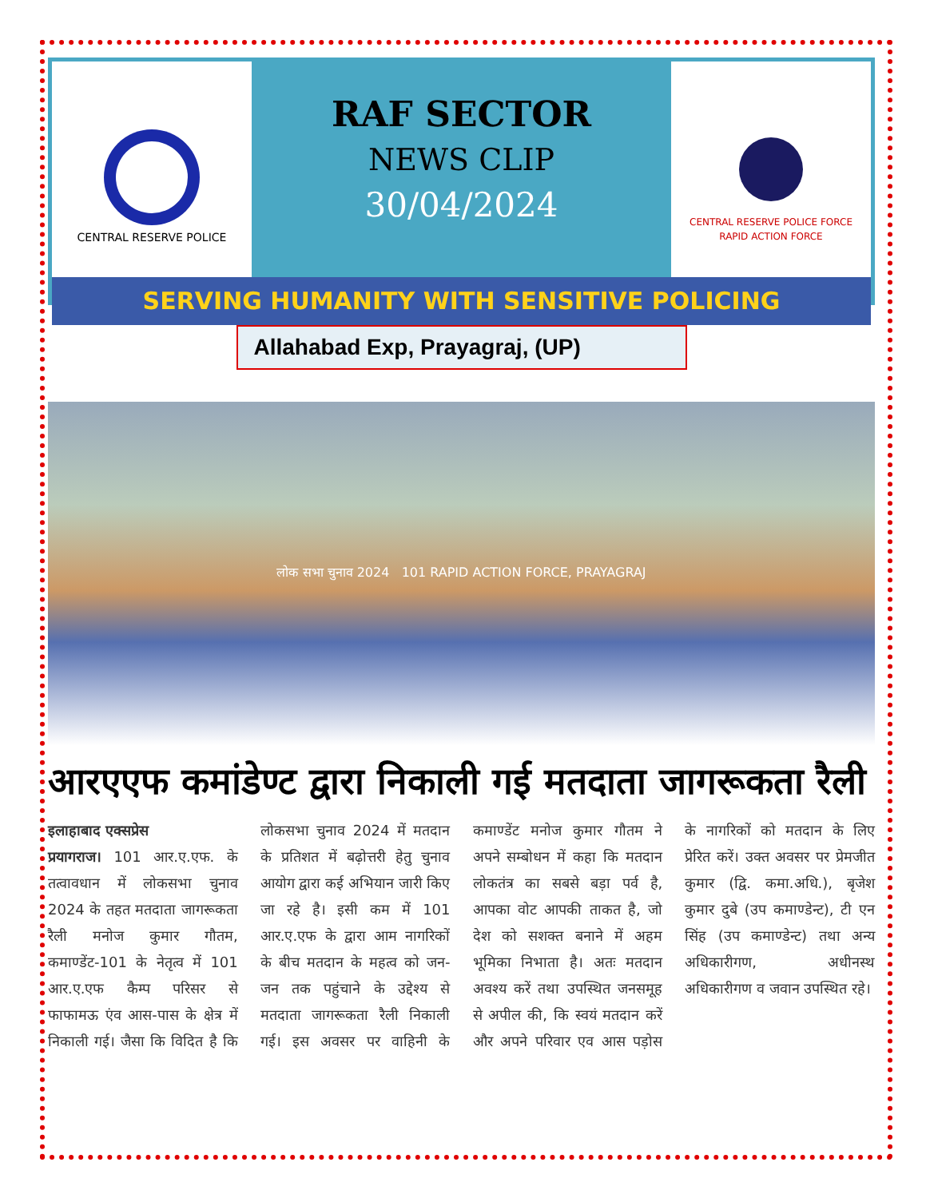CENTRAL RESERVE POLICE
RAF SECTOR
NEWS CLIP
30/04/2024
CENTRAL RESERVE POLICE FORCE
RAPID ACTION FORCE
SERVING HUMANITY WITH SENSITIVE POLICING
Allahabad Exp, Prayagraj, (UP)
लोक सभा चुनाव 2024 101 RAPID ACTION FORCE, PRAYAGRAJ
आरएएफ कमांडेण्ट द्वारा निकाली गई मतदाता जागरूकता रैली
इलाहाबाद एक्सप्रेस
प्रयागराज। 101 आर.ए.एफ. के तत्वावधान में लोकसभा चुनाव 2024 के तहत मतदाता जागरूकता रैली मनोज कुमार गौतम, कमाण्डेंट-101 के नेतृत्व में 101 आर.ए.एफ कैम्प परिसर से फाफामऊ एंव आस-पास के क्षेत्र में निकाली गई। जैसा कि विदित है कि लोकसभा चुनाव 2024 में मतदान के प्रतिशत में बढ़ोत्तरी हेतु चुनाव आयोग द्वारा कई अभियान जारी किए जा रहे है। इसी कम में 101 आर.ए.एफ के द्वारा आम नागरिकों के बीच मतदान के महत्व को जन-जन तक पहुंचाने के उद्देश्य से मतदाता जागरूकता रैली निकाली गई। इस अवसर पर वाहिनी के कमाण्डेंट मनोज कुमार गौतम ने अपने सम्बोधन में कहा कि मतदान लोकतंत्र का सबसे बड़ा पर्व है, आपका वोट आपकी ताकत है, जो देश को सशक्त बनाने में अहम भूमिका निभाता है। अतः मतदान अवश्य करें तथा उपस्थित जनसमूह से अपील की, कि स्वयं मतदान करें और अपने परिवार एव आस पड़ोस के नागरिकों को मतदान के लिए प्रेरित करें। उक्त अवसर पर प्रेमजीत कुमार (द्वि. कमा.अधि.), बृजेश कुमार दुबे (उप कमाण्डेन्ट), टी एन सिंह (उप कमाण्डेन्ट) तथा अन्य अधिकारीगण, अधीनस्थ अधिकारीगण व जवान उपस्थित रहे।